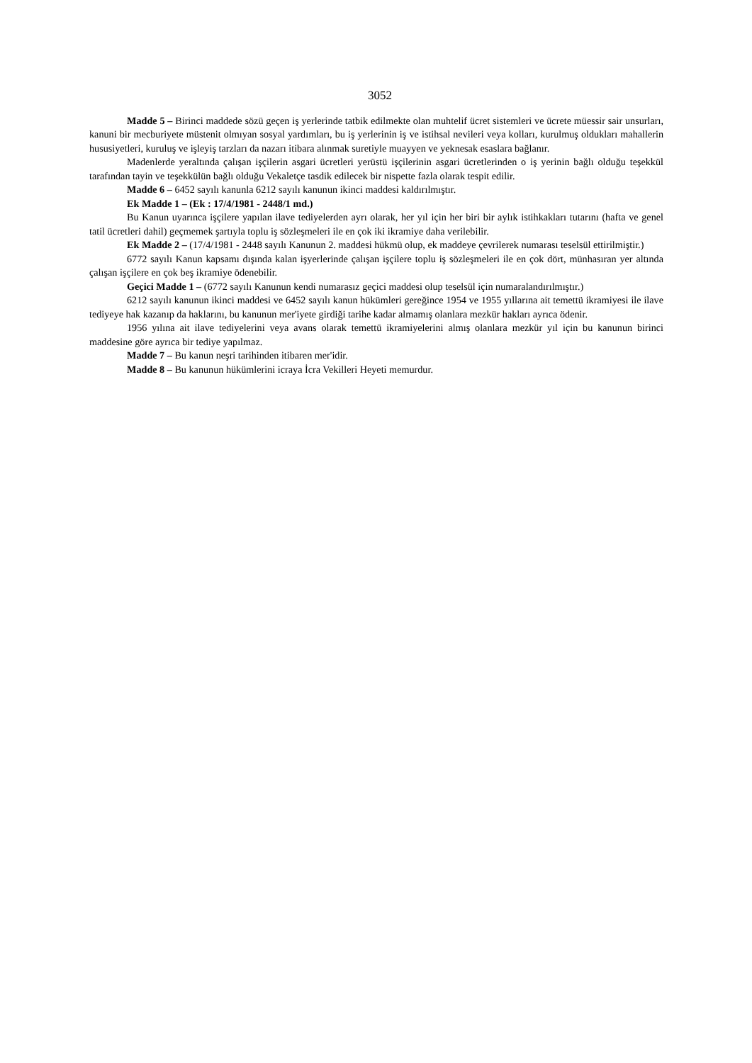3052
Madde 5 – Birinci maddede sözü geçen iş yerlerinde tatbik edilmekte olan muhtelif ücret sistemleri ve ücrete müessir sair unsurları, kanuni bir mecburiyete müstenit olmıyan sosyal yardımları, bu iş yerlerinin iş ve istihsal nevileri veya kolları, kurulmuş oldukları mahallerin hususiyetleri, kuruluş ve işleyiş tarzları da nazarı itibara alınmak suretiyle muayyen ve yeknesak esaslara bağlanır.
Madenlerde yeraltında çalışan işçilerin asgari ücretleri yerüstü işçilerinin asgari ücretlerinden o iş yerinin bağlı olduğu teşekkül tarafından tayin ve teşekkülün bağlı olduğu Vekaletçe tasdik edilecek bir nispette fazla olarak tespit edilir.
Madde 6 – 6452 sayılı kanunla 6212 sayılı kanunun ikinci maddesi kaldırılmıştır.
Ek Madde 1 – (Ek : 17/4/1981 - 2448/1 md.)
Bu Kanun uyarınca işçilere yapılan ilave tediyelerden ayrı olarak, her yıl için her biri bir aylık istihkakları tutarını (hafta ve genel tatil ücretleri dahil) geçmemek şartıyla toplu iş sözleşmeleri ile en çok iki ikramiye daha verilebilir.
Ek Madde 2 – (17/4/1981 - 2448 sayılı Kanunun 2. maddesi hükmü olup, ek maddeye çevrilerek numarası teselsül ettirilmiştir.)
6772 sayılı Kanun kapsamı dışında kalan işyerlerinde çalışan işçilere toplu iş sözleşmeleri ile en çok dört, münhasıran yer altında çalışan işçilere en çok beş ikramiye ödenebilir.
Geçici Madde 1 – (6772 sayılı Kanunun kendi numarasız geçici maddesi olup teselsül için numaralandırılmıştır.)
6212 sayılı kanunun ikinci maddesi ve 6452 sayılı kanun hükümleri gereğince 1954 ve 1955 yıllarına ait temettü ikramiyesi ile ilave tediyeye hak kazanıp da haklarını, bu kanunun mer'iyete girdiği tarihe kadar almamış olanlara mezkür hakları ayrıca ödenir.
1956 yılına ait ilave tediyelerini veya avans olarak temettü ikramiyelerini almış olanlara mezkür yıl için bu kanunun birinci maddesine göre ayrıca bir tediye yapılmaz.
Madde 7 – Bu kanun neşri tarihinden itibaren mer'idir.
Madde 8 – Bu kanunun hükümlerini icraya İcra Vekilleri Heyeti memurdur.